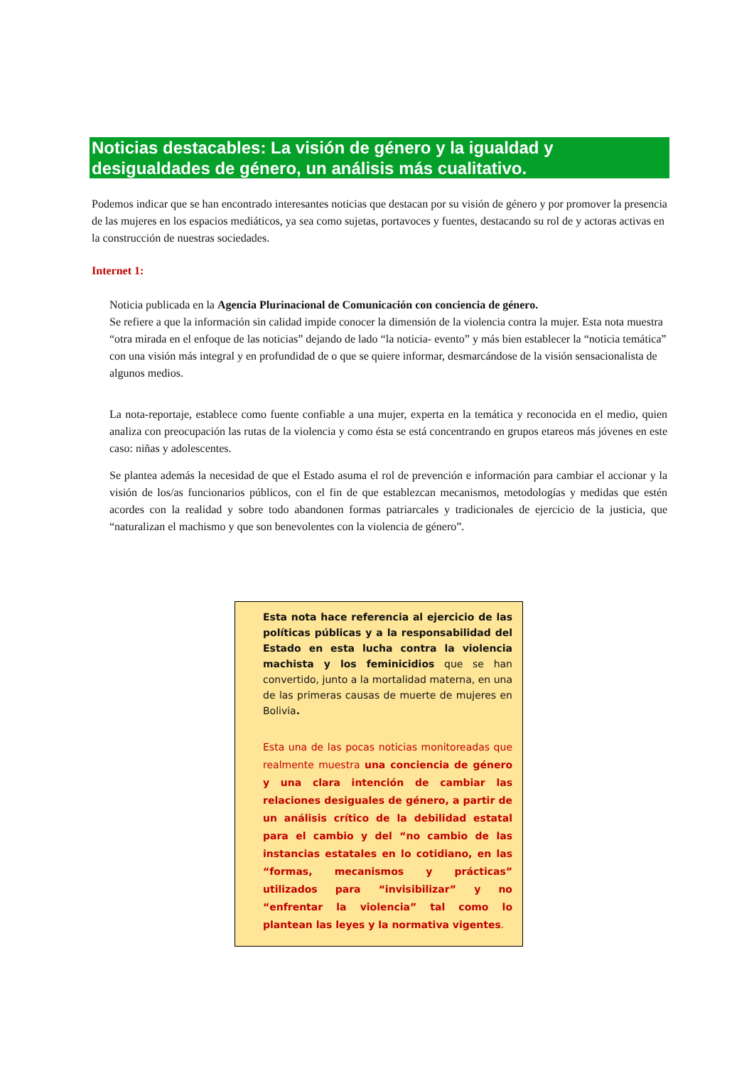Noticias destacables: La visión de género y la igualdad y desigualdades de género, un análisis más cualitativo.
Podemos indicar que se han encontrado interesantes noticias que destacan por su visión de género y por promover la presencia de las mujeres en los espacios mediáticos, ya sea como sujetas, portavoces y fuentes, destacando su rol de y actoras activas en la construcción de nuestras sociedades.
Internet 1:
Noticia publicada en la Agencia Plurinacional de Comunicación con conciencia de género.
Se refiere a que la información sin calidad impide conocer la dimensión de la violencia contra la mujer. Esta nota muestra “otra mirada en el enfoque de las noticias” dejando de lado “la noticia- evento” y más bien establecer la “noticia temática” con una visión más integral y en profundidad de o que se quiere informar, desmarcándose de la visión sensacionalista de algunos medios.
La nota-reportaje, establece como fuente confiable a una mujer, experta en la temática y reconocida en el medio, quien analiza con preocupación las rutas de la violencia y como ésta se está concentrando en grupos etareos más jóvenes en este caso: niñas y adolescentes.
Se plantea además la necesidad de que el Estado asuma el rol de prevención e información para cambiar el accionar y la visión de los/as funcionarios públicos, con el fin de que establezcan mecanismos, metodologías y medidas que estén acordes con la realidad y sobre todo abandonen formas patriarcales y tradicionales de ejercicio de la justicia, que “naturalizan el machismo y que son benevolentes con la violencia de género”.
Esta nota hace referencia al ejercicio de las políticas públicas y a la responsabilidad del Estado en esta lucha contra la violencia machista y los feminicidios que se han convertido, junto a la mortalidad materna, en una de las primeras causas de muerte de mujeres en Bolivia.
Esta una de las pocas noticias monitoreadas que realmente muestra una conciencia de género y una clara intención de cambiar las relaciones desiguales de género, a partir de un análisis crítico de la debilidad estatal para el cambio y del “no cambio de las instancias estatales en lo cotidiano, en las “formas, mecanismos y prácticas” utilizados para “invisibilizar” y no “enfrentar la violencia” tal como lo plantean las leyes y la normativa vigentes.